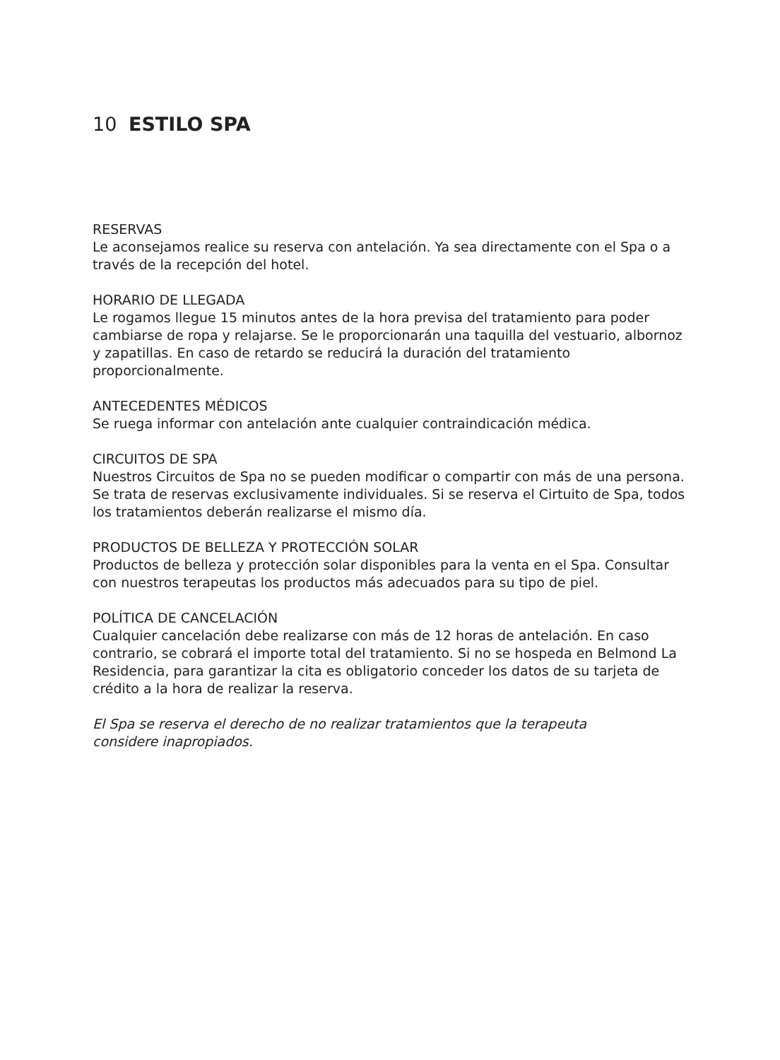10 ESTILO SPA
RESERVAS
Le aconsejamos realice su reserva con antelación. Ya sea directamente con el Spa o a través de la recepción del hotel.
HORARIO DE LLEGADA
Le rogamos llegue 15 minutos antes de la hora previsa del tratamiento para poder cambiarse de ropa y relajarse. Se le proporcionarán una taquilla del vestuario, albornoz y zapatillas. En caso de retardo se reducirá la duración del tratamiento proporcionalmente.
ANTECEDENTES MÉDICOS
Se ruega informar con antelación ante cualquier contraindicación médica.
CIRCUITOS DE SPA
Nuestros Circuitos de Spa no se pueden modificar o compartir con más de una persona. Se trata de reservas exclusivamente individuales. Si se reserva el Cirtuito de Spa, todos los tratamientos deberán realizarse el mismo día.
PRODUCTOS DE BELLEZA Y PROTECCIÓN SOLAR
Productos de belleza y protección solar disponibles para la venta en el Spa. Consultar con nuestros terapeutas los productos más adecuados para su tipo de piel.
POLÍTICA DE CANCELACIÓN
Cualquier cancelación debe realizarse con más de 12 horas de antelación. En caso contrario, se cobrará el importe total del tratamiento. Si no se hospeda en Belmond La Residencia, para garantizar la cita es obligatorio conceder los datos de su tarjeta de crédito a la hora de realizar la reserva.
El Spa se reserva el derecho de no realizar tratamientos que la terapeuta
considere inapropiados.